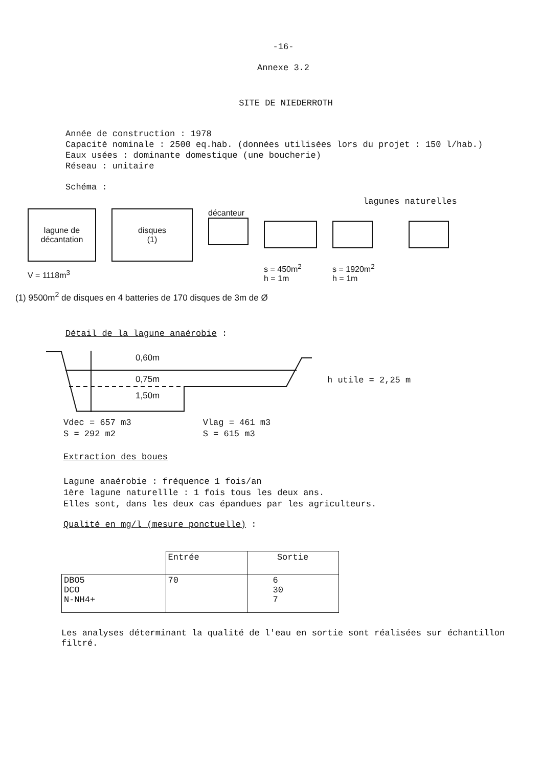-16-
Annexe 3.2
SITE DE NIEDERROTH
Année de construction : 1978
Capacité nominale : 2500 eq.hab. (données utilisées lors du projet : 150 l/hab.)
Eaux usées : dominante domestique (une boucherie)
Réseau : unitaire
Schéma :
lagunes naturelles
lagune de
décantation
V = 1118m<sup>3</sup>
disques
(1)
décanteur
s = 450m<sup>2</sup>
h = 1m
s = 1920m<sup>2</sup>
h = 1m
(1) 9500m<sup>2</sup> de disques en 4 batteries de 170 disques de 3m de Ø
Détail de la lagune anaérobie :
0,60m
0,75m
1,50m
h utile = 2,25 m
Vdec = 657 m3
S = 292 m2
Vlag = 461 m3
S = 615 m3
Extraction des boues
Lagune anaérobie : fréquence 1 fois/an
1ère lagune naturellle : 1 fois tous les deux ans.
Elles sont, dans les deux cas épandues par les agriculteurs.
Qualité en mg/l (mesure ponctuelle) :
| | Entrée | Sortie |
| --- | --- | --- |
| DBO5 DCO N-NH4+ | 70 | 6 30 7 |
Les analyses déterminant la qualité de l'eau en sortie sont réalisées sur échantillon filtré.